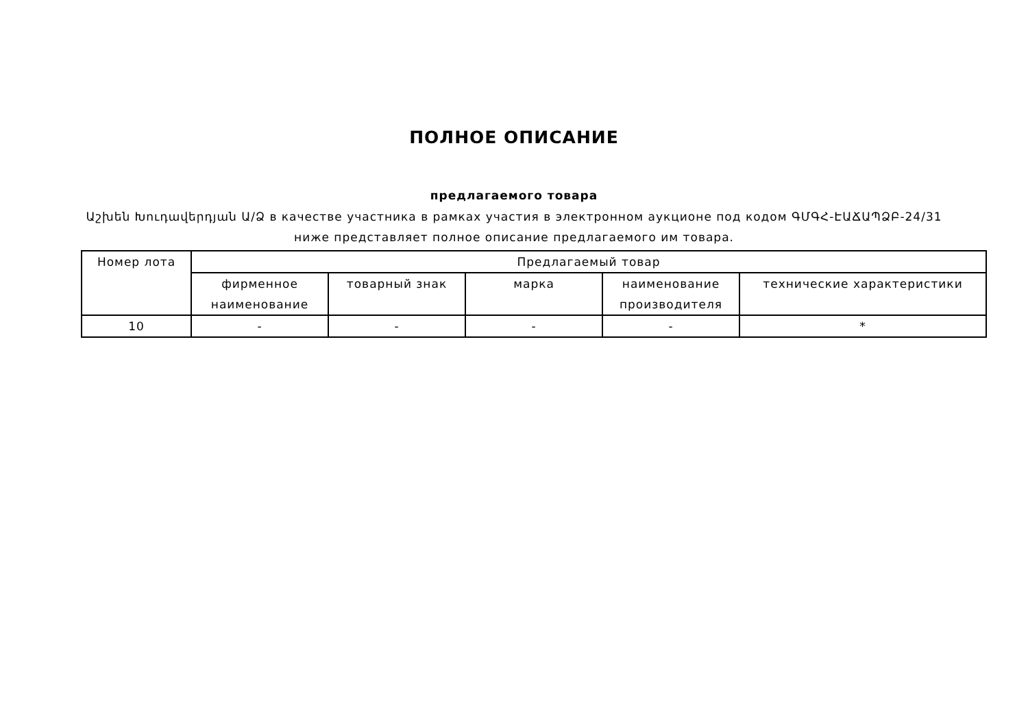ПОЛНОЕ ОПИСАНИЕ
предлагаемого товара
Աշխեն Խուդավերդյան Ա/Ձ в качестве участника в рамках участия в электронном аукционе под кодом ԳՄԳՀ-ԷԱՃԱՊՁԲ-24/31
ниже представляет полное описание предлагаемого им товара.
| Номер лота | Предлагаемый товар | | | | |
| --- | --- | --- | --- | --- | --- |
| | фирменное наименование | товарный знак | марка | наименование производителя | технические характеристики |
| 10 | - | - | - | - | * |